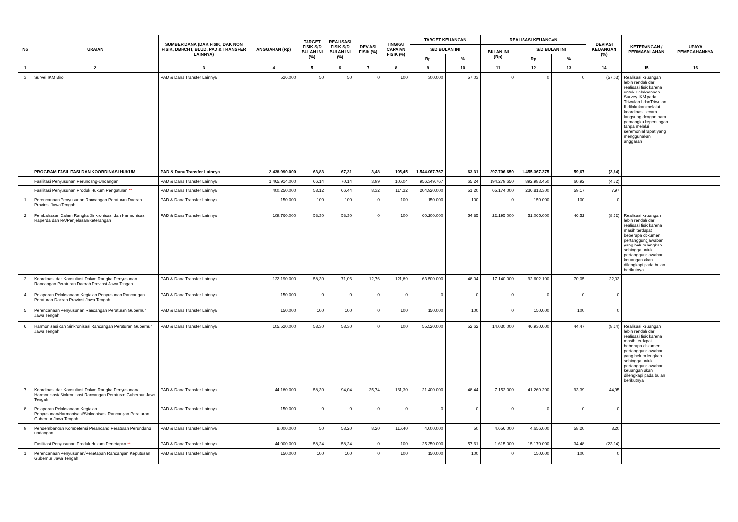| No | URAIAN | SUMBER DANA (DAK FISIK, DAK NON FISIK, DBHCHT, BLUD, PAD & TRANSFER LAINNYA) | ANGGARAN (Rp) | TARGET FISIK S/D BULAN INI (%) | REALISASI FISIK S/D BULAN INI (%) | DEVIASI FISIK (%) | TINGKAT CAPAIAN FISIK (%) | TARGET KEUANGAN | | REALISASI KEUANGAN | | | DEVIASI KEUANGAN (%) | KETERANGAN / PERMASALAHAN | UPAYA PEMECAHANNYA |
| --- | --- | --- | --- | --- | --- | --- | --- | --- | --- | --- | --- | --- | --- | --- | --- |
| | | | | | | | | S/D BULAN INI | | BULAN INI (Rp) | S/D BULAN INI | | | | |
| | | | | | | | | Rp | % | | Rp | % | | | |
| 1 | 2 | 3 | 4 | 5 | 6 | 7 | 8 | 9 | 10 | 11 | 12 | 13 | 14 | 15 | 16 |
| 3 | Survei IKM Biro | PAD & Dana Transfer Lainnya | 526.000 | 50 | 50 | 0 | 100 | 300.000 | 57,03 | 0 | 0 | 0 | (57,03) | Realisasi keuangan lebih rendah dari realisasi fisik karena untuk Pelaksanaan Survey IKM pada Triwulan I danTriwulan II dilakukan melalui koordinasi secara langsung dengan para pemangku kepentingan tanpa melalui seremonial rapat yang menggunakan anggaran | |
| | PROGRAM FASILITASI DAN KOORDINASI HUKUM | PAD & Dana Transfer Lainnya | 2.438.990.000 | 63,83 | 67,31 | 3,48 | 105,45 | 1.544.067.767 | 63,31 | 397.706.650 | 1.455.367.375 | 59,67 | (3,64) | | |
| | Fasilitasi Penyusunan Perundang-Undangan | PAD & Dana Transfer Lainnya | 1.465.914.000 | 66,14 | 70,14 | 3,99 | 106,04 | 956.349.767 | 65,24 | 194.279.650 | 892.983.450 | 60,92 | (4,32) | | |
| | Fasilitasi Penyusunan Produk Hukum Pengaturan ** | PAD & Dana Transfer Lainnya | 400.250.000 | 58,12 | 66,44 | 8,32 | 114,32 | 204.920.000 | 51,20 | 65.174.000 | 236.813.300 | 59,17 | 7,97 | | |
| 1 | Perencanaan Penyusunan Rancangan Peraturan Daerah Provinsi Jawa Tengah | PAD & Dana Transfer Lainnya | 150.000 | 100 | 100 | 0 | 100 | 150.000 | 100 | 0 | 150.000 | 100 | 0 | | |
| 2 | Pembahasan Dalam Rangka Sinkronisasi dan Harmonisasi Raperda dan NA/Penjelasan/Keterangan | PAD & Dana Transfer Lainnya | 109.760.000 | 58,30 | 58,30 | 0 | 100 | 60.200.000 | 54,85 | 22.195.000 | 51.065.000 | 46,52 | (8,32) | Realisasi keuangan lebih rendah dari realisasi fisik karena masih terdapat beberapa dokumen pertanggungjawaban yang belum lengkap sehingga untuk pertanggungjawaban keuangan akan dilengkapi pada bulan berikutnya | |
| 3 | Koordinasi dan Konsultasi Dalam Rangka Penyusunan Rancangan Peraturan Daerah Provinsi Jawa Tengah | PAD & Dana Transfer Lainnya | 132.190.000 | 58,30 | 71,06 | 12,76 | 121,89 | 63.500.000 | 48,04 | 17.140.000 | 92.602.100 | 70,05 | 22,02 | | |
| 4 | Pelaporan Pelaksanaan Kegiatan Penyusunan Rancangan Peraturan Daerah Provinsi Jawa Tengah | PAD & Dana Transfer Lainnya | 150.000 | 0 | 0 | 0 | 0 | 0 | 0 | 0 | 0 | 0 | 0 | | |
| 5 | Perencanaan Penyusunan Rancangan Peraturan Gubernur Jawa Tengah | PAD & Dana Transfer Lainnya | 150.000 | 100 | 100 | 0 | 100 | 150.000 | 100 | 0 | 150.000 | 100 | 0 | | |
| 6 | Harmonisasi dan Sinkronisasi Rancangan Peraturan Gubernur Jawa Tengah | PAD & Dana Transfer Lainnya | 105.520.000 | 58,30 | 58,30 | 0 | 100 | 55.520.000 | 52,62 | 14.030.000 | 46.930.000 | 44,47 | (8,14) | Realisasi keuangan lebih rendah dari realisasi fisik karena masih terdapat beberapa dokumen pertanggungjawaban yang belum lengkap sehingga untuk pertanggungjawaban keuangan akan dilengkapi pada bulan berikutnya | |
| 7 | Koordinasi dan Konsultasi Dalam Rangka Penyusunan/ Harmonisasi/ Sinkronisasi Rancangan Peraturan Gubernur Jawa Tengah | PAD & Dana Transfer Lainnya | 44.180.000 | 58,30 | 94,04 | 35,74 | 161,30 | 21.400.000 | 48,44 | 7.153.000 | 41.260.200 | 93,39 | 44,95 | | |
| 8 | Pelaporan Pelaksanaan Kegiatan Penyusunan/Harmonisasi/Sinkronisasi Rancangan Peraturan Gubernur Jawa Tengah | PAD & Dana Transfer Lainnya | 150.000 | 0 | 0 | 0 | 0 | 0 | 0 | 0 | 0 | 0 | 0 | | |
| 9 | Pengembangan Kompetensi Perancang Peraturan Perundang undangan | PAD & Dana Transfer Lainnya | 8.000.000 | 50 | 58,20 | 8,20 | 116,40 | 4.000.000 | 50 | 4.656.000 | 4.656.000 | 58,20 | 8,20 | | |
| | Fasilitasi Penyusunan Produk Hukum Penetapan ** | PAD & Dana Transfer Lainnya | 44.000.000 | 58,24 | 58,24 | 0 | 100 | 25.350.000 | 57,61 | 1.615.000 | 15.170.000 | 34,48 | (23,14) | | |
| 1 | Perencanaan Penyusunan/Penetapan Rancangan Keputusan Gubernur Jawa Tengah | PAD & Dana Transfer Lainnya | 150.000 | 100 | 100 | 0 | 100 | 150.000 | 100 | 0 | 150.000 | 100 | 0 | | |